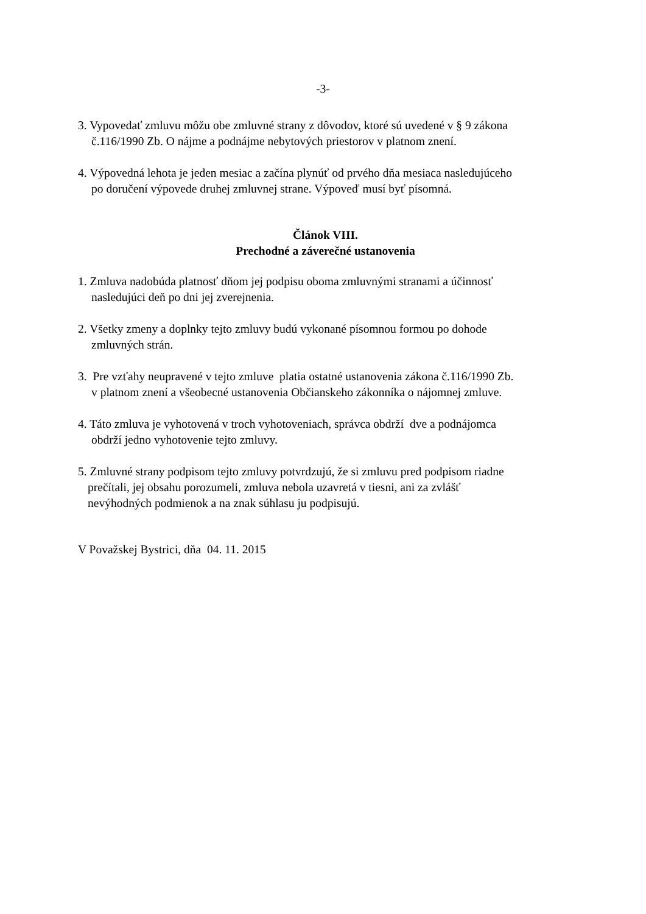-3-
3. Vypovedať zmluvu môžu obe zmluvné strany z dôvodov, ktoré sú uvedené v § 9 zákona
č.116/1990 Zb. O nájme a podnájme nebytových priestorov v platnom znení.
4. Výpovedná lehota je jeden mesiac a začína plynúť od prvého dňa mesiaca nasledujúceho
po doručení výpovede druhej zmluvnej strane. Výpoveď musí byť písomná.
Článok VIII.
Prechodné a záverečné ustanovenia
1. Zmluva nadobúda platnosť dňom jej podpisu oboma zmluvnými stranami a účinnosť
nasledujúci deň po dni jej zverejnenia.
2. Všetky zmeny a doplnky tejto zmluvy budú vykonané písomnou formou po dohode
zmluvných strán.
3. Pre vzťahy neupravené v tejto zmluve platia ostatné ustanovenia zákona č.116/1990 Zb.
v platnom znení a všeobecné ustanovenia Občianskeho zákonníka o nájomnej zmluve.
4. Táto zmluva je vyhotovená v troch vyhotoveniach, správca obdrží dve a podnájomca
obdrží jedno vyhotovenie tejto zmluvy.
5. Zmluvné strany podpisom tejto zmluvy potvrdzujú, že si zmluvu pred podpisom riadne
prečítali, jej obsahu porozumeli, zmluva nebola uzavretá v tiesni, ani za zvlášť
nevýhodných podmienok a na znak súhlasu ju podpisujú.
V Považskej Bystrici, dňa 04. 11. 2015